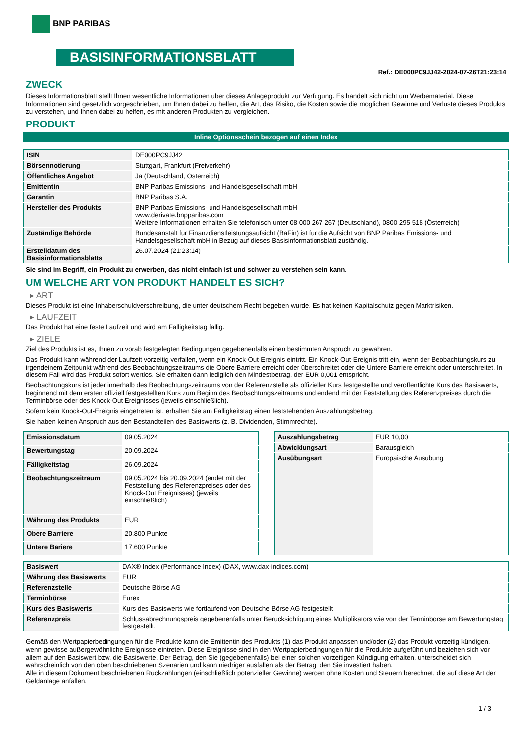BNP PARIBAS
BASISINFORMATIONSBLATT
Ref.: DE000PC9JJ42-2024-07-26T21:23:14
ZWECK
Dieses Informationsblatt stellt Ihnen wesentliche Informationen über dieses Anlageprodukt zur Verfügung. Es handelt sich nicht um Werbematerial. Diese Informationen sind gesetzlich vorgeschrieben, um Ihnen dabei zu helfen, die Art, das Risiko, die Kosten sowie die möglichen Gewinne und Verluste dieses Produkts zu verstehen, und Ihnen dabei zu helfen, es mit anderen Produkten zu vergleichen.
PRODUKT
Inline Optionsschein bezogen auf einen Index
| ISIN | DE000PC9JJ42 |
| Börsennotierung | Stuttgart, Frankfurt (Freiverkehr) |
| Öffentliches Angebot | Ja (Deutschland, Österreich) |
| Emittentin | BNP Paribas Emissions- und Handelsgesellschaft mbH |
| Garantin | BNP Paribas S.A. |
| Hersteller des Produkts | BNP Paribas Emissions- und Handelsgesellschaft mbH www.derivate.bnpparibas.com Weitere Informationen erhalten Sie telefonisch unter 08 000 267 267 (Deutschland), 0800 295 518 (Österreich) |
| Zuständige Behörde | Bundesanstalt für Finanzdienstleistungsaufsicht (BaFin) ist für die Aufsicht von BNP Paribas Emissions- und Handelsgesellschaft mbH in Bezug auf dieses Basisinformationsblatt zuständig. |
| Erstelldatum des Basisinformationsblatts | 26.07.2024 (21:23:14) |
Sie sind im Begriff, ein Produkt zu erwerben, das nicht einfach ist und schwer zu verstehen sein kann.
UM WELCHE ART VON PRODUKT HANDELT ES SICH?
▸ ART
Dieses Produkt ist eine Inhaberschuldverschreibung, die unter deutschem Recht begeben wurde. Es hat keinen Kapitalschutz gegen Marktrisiken.
▸ LAUFZEIT
Das Produkt hat eine feste Laufzeit und wird am Fälligkeitstag fällig.
▸ ZIELE
Ziel des Produkts ist es, Ihnen zu vorab festgelegten Bedingungen gegebenenfalls einen bestimmten Anspruch zu gewähren.
Das Produkt kann während der Laufzeit vorzeitig verfallen, wenn ein Knock-Out-Ereignis eintritt. Ein Knock-Out-Ereignis tritt ein, wenn der Beobachtungskurs zu irgendeinem Zeitpunkt während des Beobachtungszeitraums die Obere Barriere erreicht oder überschreitet oder die Untere Barriere erreicht oder unterschreitet. In diesem Fall wird das Produkt sofort wertlos. Sie erhalten dann lediglich den Mindestbetrag, der EUR 0,001 entspricht.
Beobachtungskurs ist jeder innerhalb des Beobachtungszeitraums von der Referenzstelle als offizieller Kurs festgestellte und veröffentlichte Kurs des Basiswerts, beginnend mit dem ersten offiziell festgestellten Kurs zum Beginn des Beobachtungszeitraums und endend mit der Feststellung des Referenzpreises durch die Terminbörse oder des Knock-Out Ereignisses (jeweils einschließlich).
Sofern kein Knock-Out-Ereignis eingetreten ist, erhalten Sie am Fälligkeitstag einen feststehenden Auszahlungsbetrag.
Sie haben keinen Anspruch aus den Bestandteilen des Basiswerts (z. B. Dividenden, Stimmrechte).
| Emissionsdatum | 09.05.2024 |
| Bewertungstag | 20.09.2024 |
| Fälligkeitstag | 26.09.2024 |
| Beobachtungszeitraum | 09.05.2024 bis 20.09.2024 (endet mit der Feststellung des Referenzpreises oder des Knock-Out Ereignisses) (jeweils einschließlich) |
| Währung des Produkts | EUR |
| Obere Barriere | 20.800 Punkte |
| Untere Bariere | 17.600 Punkte |
| Auszahlungsbetrag | EUR 10,00 |
| Abwicklungsart | Barausgleich |
| Ausübungsart | Europäische Ausübung |
| Basiswert | DAX® Index (Performance Index) (DAX, www.dax-indices.com) |
| Währung des Basiswerts | EUR |
| Referenzstelle | Deutsche Börse AG |
| Terminbörse | Eurex |
| Kurs des Basiswerts | Kurs des Basiswerts wie fortlaufend von Deutsche Börse AG festgestellt |
| Referenzpreis | Schlussabrechnungspreis gegebenenfalls unter Berücksichtigung eines Multiplikators wie von der Terminbörse am Bewertungstag festgestellt. |
Gemäß den Wertpapierbedingungen für die Produkte kann die Emittentin des Produkts (1) das Produkt anpassen und/oder (2) das Produkt vorzeitig kündigen, wenn gewisse außergewöhnliche Ereignisse eintreten. Diese Ereignisse sind in den Wertpapierbedingungen für die Produkte aufgeführt und beziehen sich vor allem auf den Basiswert bzw. die Basiswerte. Der Betrag, den Sie (gegebenenfalls) bei einer solchen vorzeitigen Kündigung erhalten, unterscheidet sich wahrscheinlich von den oben beschriebenen Szenarien und kann niedriger ausfallen als der Betrag, den Sie investiert haben.
Alle in diesem Dokument beschriebenen Rückzahlungen (einschließlich potenzieller Gewinne) werden ohne Kosten und Steuern berechnet, die auf diese Art der Geldanlage anfallen.
1 / 3